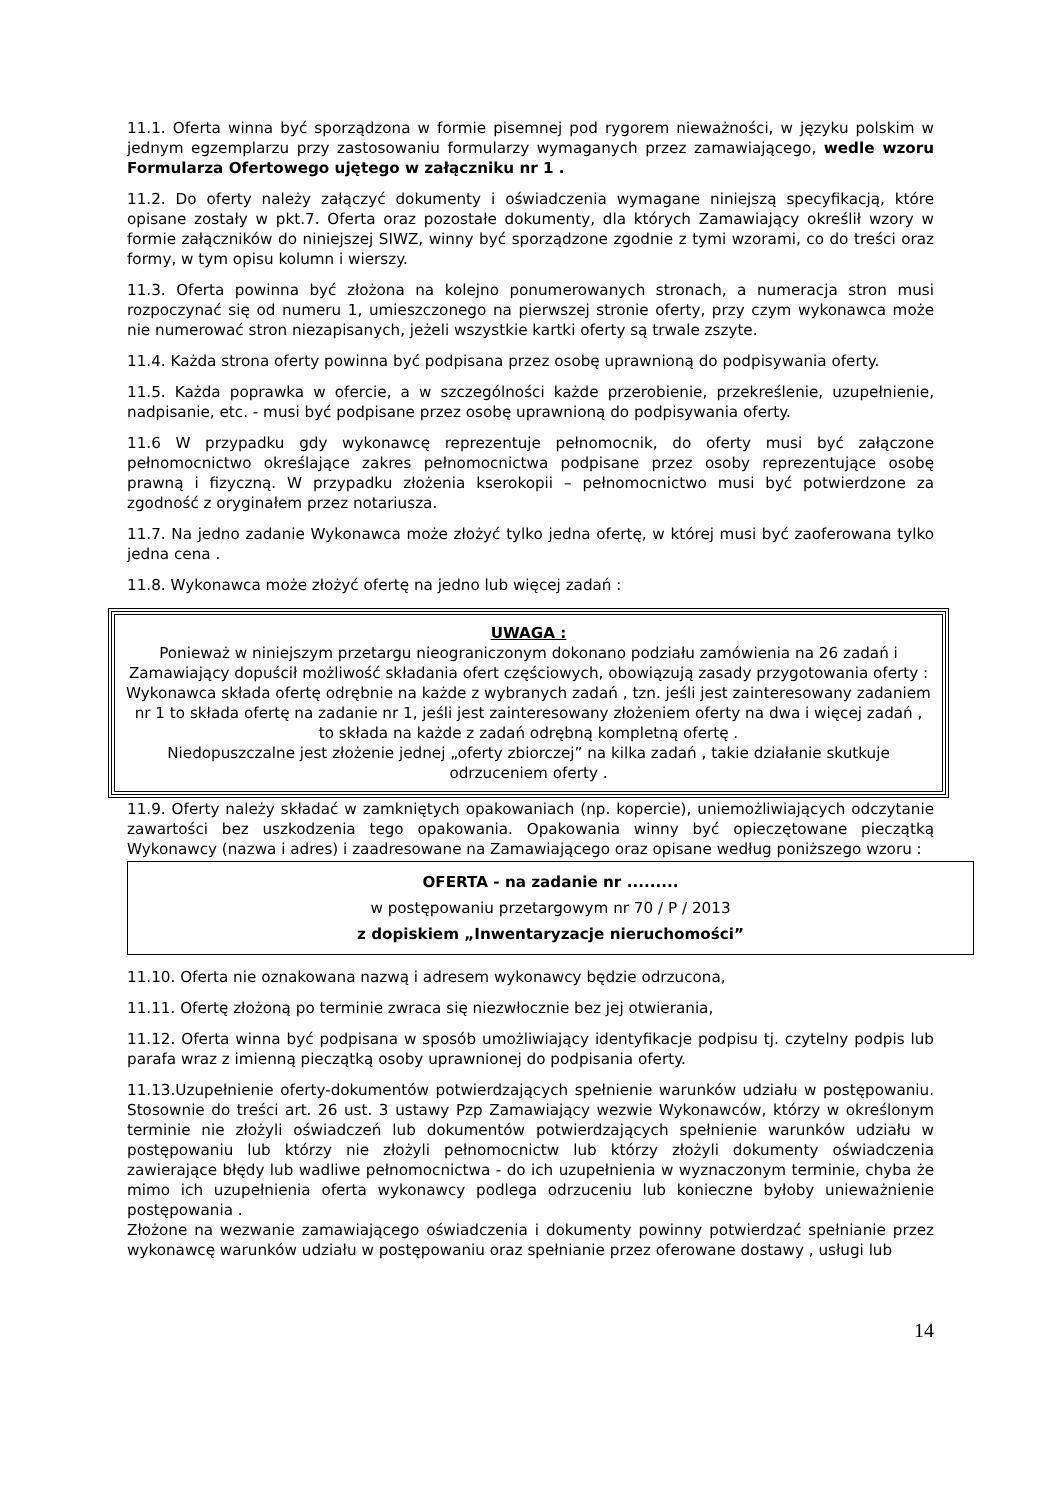11.1. Oferta winna być sporządzona w formie pisemnej pod rygorem nieważności, w języku polskim w jednym egzemplarzu przy zastosowaniu formularzy wymaganych przez zamawiającego, wedle wzoru Formularza Ofertowego ujętego w załączniku nr 1 .
11.2. Do oferty należy załączyć dokumenty i oświadczenia wymagane niniejszą specyfikacją, które opisane zostały w pkt.7. Oferta oraz pozostałe dokumenty, dla których Zamawiający określił wzory w formie załączników do niniejszej SIWZ, winny być sporządzone zgodnie z tymi wzorami, co do treści oraz formy, w tym opisu kolumn i wierszy.
11.3. Oferta powinna być złożona na kolejno ponumerowanych stronach, a numeracja stron musi rozpoczynać się od numeru 1, umieszczonego na pierwszej stronie oferty, przy czym wykonawca może nie numerować stron niezapisanych, jeżeli wszystkie kartki oferty są trwale zszyte.
11.4. Każda strona oferty powinna być podpisana przez osobę uprawnioną do podpisywania oferty.
11.5. Każda poprawka w ofercie, a w szczególności każde przerobienie, przekreślenie, uzupełnienie, nadpisanie, etc. - musi być podpisane przez osobę uprawnioną do podpisywania oferty.
11.6 W przypadku gdy wykonawcę reprezentuje pełnomocnik, do oferty musi być załączone pełnomocnictwo określające zakres pełnomocnictwa podpisane przez osoby reprezentujące osobę prawną i fizyczną. W przypadku złożenia kserokopii – pełnomocnictwo musi być potwierdzone za zgodność z oryginałem przez notariusza.
11.7. Na jedno zadanie Wykonawca może złożyć tylko jedna ofertę, w której musi być zaoferowana tylko jedna cena .
11.8. Wykonawca może złożyć ofertę na jedno lub więcej zadań :
UWAGA :
Ponieważ w niniejszym przetargu nieograniczonym dokonano podziału zamówienia na 26 zadań i Zamawiający dopuścił możliwość składania ofert częściowych, obowiązują zasady przygotowania oferty :
Wykonawca składa ofertę odrębnie na każde z wybranych zadań , tzn. jeśli jest zainteresowany zadaniem nr 1 to składa ofertę na zadanie nr 1, jeśli jest zainteresowany złożeniem oferty na dwa i więcej zadań , to składa na każde z zadań odrębną kompletną ofertę .
Niedopuszczalne jest złożenie jednej „oferty zbiorczej” na kilka zadań , takie działanie skutkuje odrzuceniem oferty .
11.9. Oferty należy składać w zamkniętych opakowaniach (np. kopercie), uniemożliwiających odczytanie zawartości bez uszkodzenia tego opakowania. Opakowania winny być opieczętowane pieczątką Wykonawcy (nazwa i adres) i zaadresowane na Zamawiającego oraz opisane według poniższego wzoru :
OFERTA - na zadanie nr .........
w postępowaniu przetargowym nr 70 / P / 2013
z dopiskiem „Inwentaryzacje nieruchomości”
11.10. Oferta nie oznakowana nazwą i adresem wykonawcy będzie odrzucona,
11.11. Ofertę złożoną po terminie zwraca się niezwłocznie bez jej otwierania,
11.12. Oferta winna być podpisana w sposób umożliwiający identyfikacje podpisu tj. czytelny podpis lub parafa wraz z imienną pieczątką osoby uprawnionej do podpisania oferty.
11.13.Uzupełnienie oferty-dokumentów potwierdzających spełnienie warunków udziału w postępowaniu. Stosownie do treści art. 26 ust. 3 ustawy Pzp Zamawiający wezwie Wykonawców, którzy w określonym terminie nie złożyli oświadczeń lub dokumentów potwierdzających spełnienie warunków udziału w postępowaniu lub którzy nie złożyli pełnomocnictw lub którzy złożyli dokumenty oświadczenia zawierające błędy lub wadliwe pełnomocnictwa - do ich uzupełnienia w wyznaczonym terminie, chyba że mimo ich uzupełnienia oferta wykonawcy podlega odrzuceniu lub konieczne byłoby unieważnienie postępowania .
Złożone na wezwanie zamawiającego oświadczenia i dokumenty powinny potwierdzać spełnianie przez wykonawcę warunków udziału w postępowaniu oraz spełnianie przez oferowane dostawy , usługi lub
14